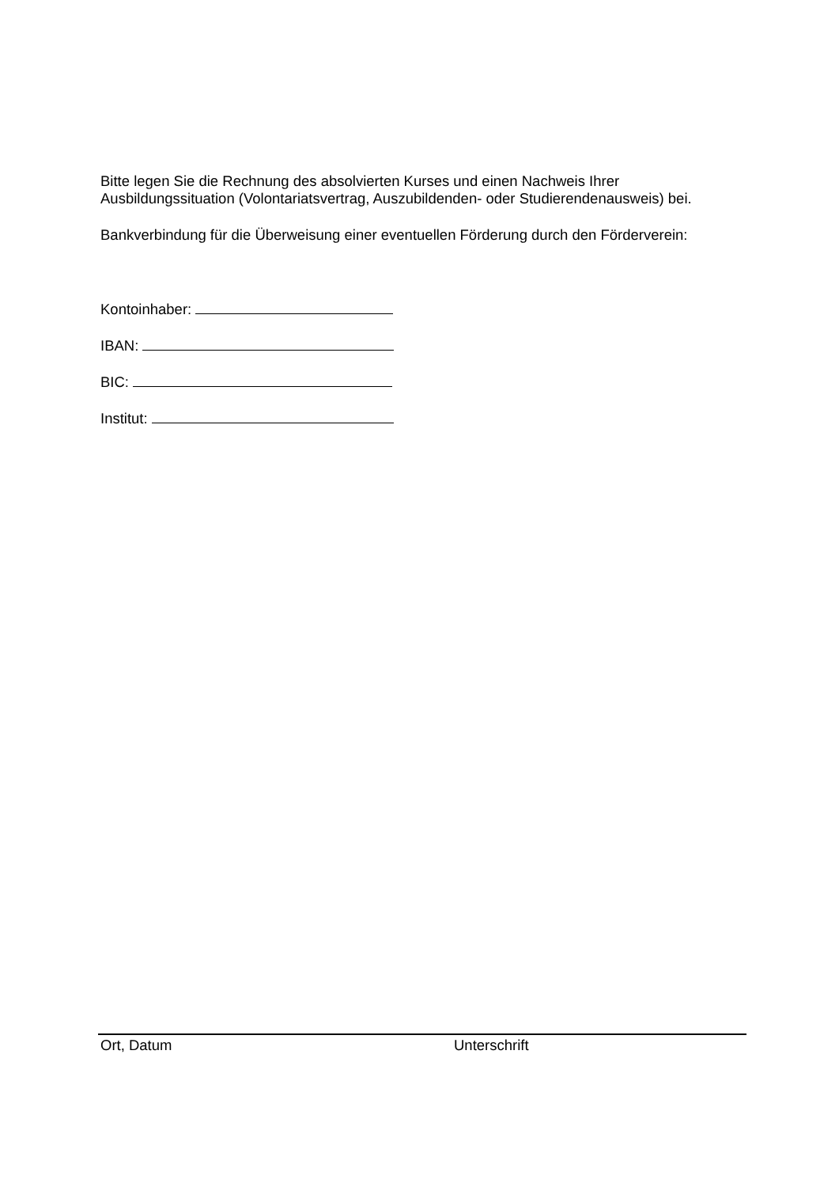Bitte legen Sie die Rechnung des absolvierten Kurses und einen Nachweis Ihrer Ausbildungssituation (Volontariatsvertrag, Auszubildenden- oder Studierendenausweis) bei.
Bankverbindung für die Überweisung einer eventuellen Förderung durch den Förderverein:
Kontoinhaber:
IBAN:
BIC:
Institut:
Ort, Datum Unterschrift